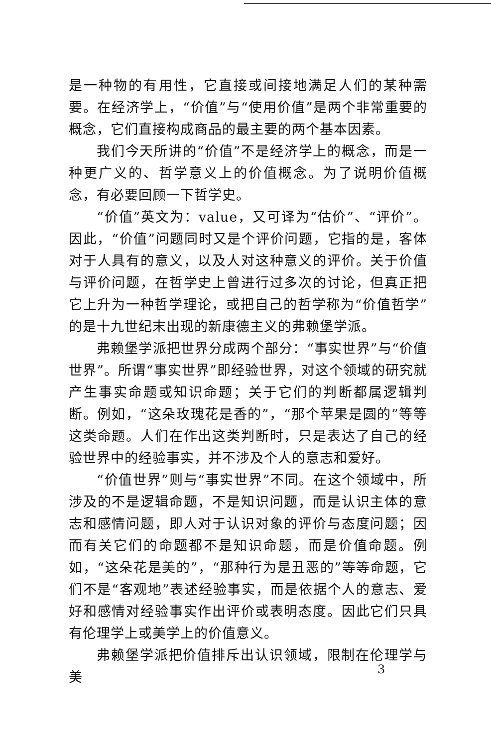是一种物的有用性，它直接或间接地满足人们的某种需要。在经济学上，“价值”与“使用价值”是两个非常重要的概念，它们直接构成商品的最主要的两个基本因素。
我们今天所讲的“价值”不是经济学上的概念，而是一种更广义的、哲学意义上的价值概念。为了说明价值概念，有必要回顾一下哲学史。
“价值”英文为：value，又可译为“估价”、“评价”。因此，“价值”问题同时又是个评价问题，它指的是，客体对于人具有的意义，以及人对这种意义的评价。关于价值与评价问题，在哲学史上曾进行过多次的讨论，但真正把它上升为一种哲学理论，或把自己的哲学称为“价值哲学”的是十九世纪末出现的新康德主义的弗赖堡学派。
弗赖堡学派把世界分成两个部分：“事实世界”与“价值世界”。所谓“事实世界”即经验世界，对这个领域的研究就产生事实命题或知识命题；关于它们的判断都属逻辑判断。例如，“这朵玫瑰花是香的”，“那个苹果是圆的”等等这类命题。人们在作出这类判断时，只是表达了自己的经验世界中的经验事实，并不涉及个人的意志和爱好。
“价值世界”则与“事实世界”不同。在这个领域中，所涉及的不是逻辑命题，不是知识问题，而是认识主体的意志和感情问题，即人对于认识对象的评价与态度问题；因而有关它们的命题都不是知识命题，而是价值命题。例如，“这朵花是美的”，“那种行为是丑恶的”等等命题，它们不是“客观地”表述经验事实，而是依据个人的意志、爱好和感情对经验事实作出评价或表明态度。因此它们只具有伦理学上或美学上的价值意义。
弗赖堡学派把价值排斥出认识领域，限制在伦理学与美
3